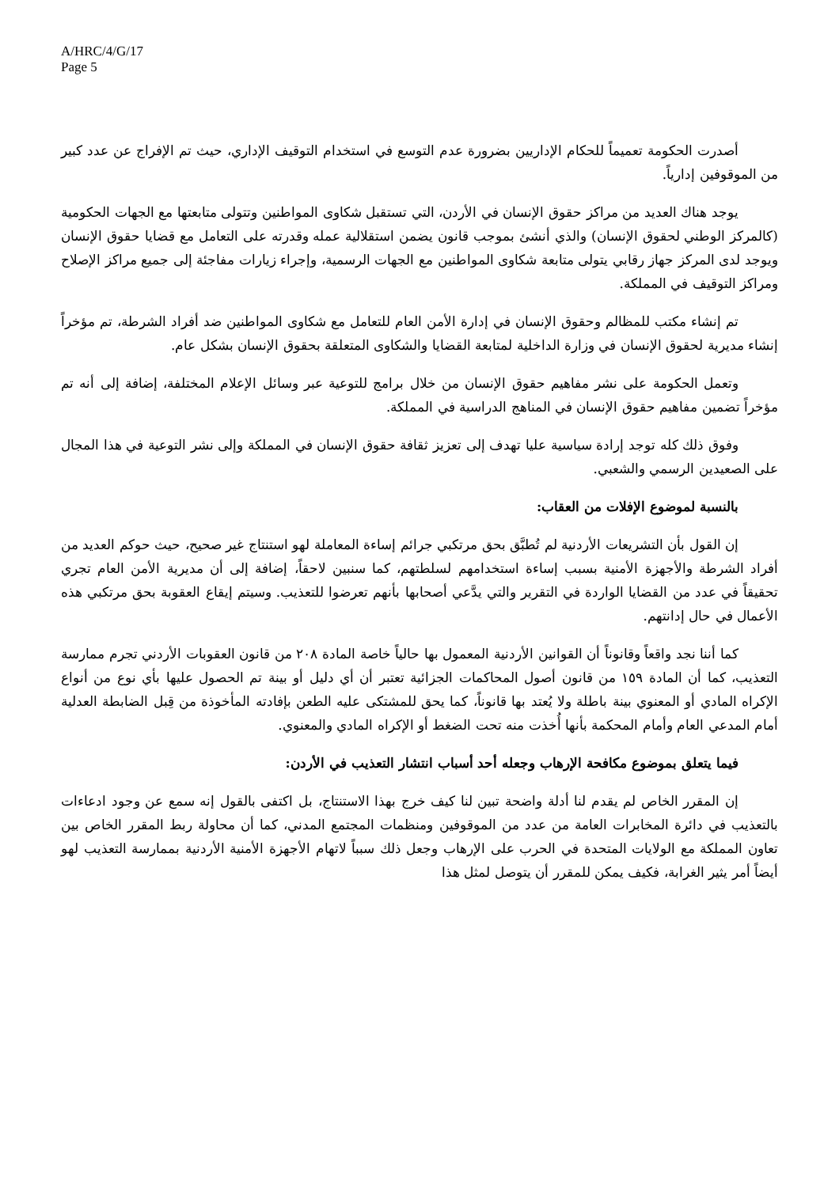A/HRC/4/G/17
Page 5
أصدرت الحكومة تعميماً للحكام الإداريين بضرورة عدم التوسع في استخدام التوقيف الإداري، حيث تم الإفراج عن عدد كبير من الموقوفين إدارياً.
يوجد هناك العديد من مراكز حقوق الإنسان في الأردن، التي تستقبل شكاوى المواطنين وتتولى متابعتها مع الجهات الحكومية (كالمركز الوطني لحقوق الإنسان) والذي أنشئ بموجب قانون يضمن استقلالية عمله وقدرته على التعامل مع قضايا حقوق الإنسان ويوجد لدى المركز جهاز رقابي يتولى متابعة شكاوى المواطنين مع الجهات الرسمية، وإجراء زيارات مفاجئة إلى جميع مراكز الإصلاح ومراكز التوقيف في المملكة.
تم إنشاء مكتب للمظالم وحقوق الإنسان في إدارة الأمن العام للتعامل مع شكاوى المواطنين ضد أفراد الشرطة، تم مؤخراً إنشاء مديرية لحقوق الإنسان في وزارة الداخلية لمتابعة القضايا والشكاوى المتعلقة بحقوق الإنسان بشكل عام.
وتعمل الحكومة على نشر مفاهيم حقوق الإنسان من خلال برامج للتوعية عبر وسائل الإعلام المختلفة، إضافة إلى أنه تم مؤخراً تضمين مفاهيم حقوق الإنسان في المناهج الدراسية في المملكة.
وفوق ذلك كله توجد إرادة سياسية عليا تهدف إلى تعزيز ثقافة حقوق الإنسان في المملكة وإلى نشر التوعية في هذا المجال على الصعيدين الرسمي والشعبي.
بالنسبة لموضوع الإفلات من العقاب:
إن القول بأن التشريعات الأردنية لم تُطبَّق بحق مرتكبي جرائم إساءة المعاملة لهو استنتاج غير صحيح، حيث حوكم العديد من أفراد الشرطة والأجهزة الأمنية بسبب إساءة استخدامهم لسلطتهم، كما سنبين لاحقاً، إضافة إلى أن مديرية الأمن العام تجري تحقيقاً في عدد من القضايا الواردة في التقرير والتي يدَّعي أصحابها بأنهم تعرضوا للتعذيب. وسيتم إيقاع العقوبة بحق مرتكبي هذه الأعمال في حال إدانتهم.
كما أننا نجد واقعاً وقانوناً أن القوانين الأردنية المعمول بها حالياً خاصة المادة ٢٠٨ من قانون العقوبات الأردني تجرم ممارسة التعذيب، كما أن المادة ١٥٩ من قانون أصول المحاكمات الجزائية تعتبر أن أي دليل أو بينة تم الحصول عليها بأي نوع من أنواع الإكراه المادي أو المعنوي بينة باطلة ولا يُعتد بها قانوناً، كما يحق للمشتكى عليه الطعن بإفادته المأخوذة من قِبل الضابطة العدلية أمام المدعي العام وأمام المحكمة بأنها أُخذت منه تحت الضغط أو الإكراه المادي والمعنوي.
فيما يتعلق بموضوع مكافحة الإرهاب وجعله أحد أسباب انتشار التعذيب في الأردن:
إن المقرر الخاص لم يقدم لنا أدلة واضحة تبين لنا كيف خرج بهذا الاستنتاج، بل اكتفى بالقول إنه سمع عن وجود ادعاءات بالتعذيب في دائرة المخابرات العامة من عدد من الموقوفين ومنظمات المجتمع المدني، كما أن محاولة ربط المقرر الخاص بين تعاون المملكة مع الولايات المتحدة في الحرب على الإرهاب وجعل ذلك سبباً لاتهام الأجهزة الأمنية الأردنية بممارسة التعذيب لهو أيضاً أمر يثير الغرابة، فكيف يمكن للمقرر أن يتوصل لمثل هذا